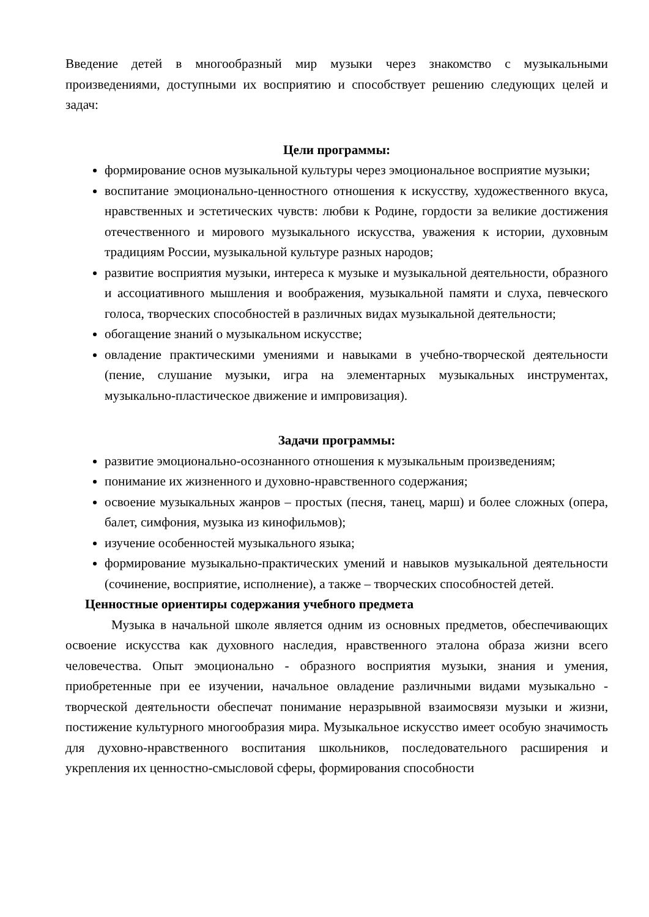Введение детей в многообразный мир музыки через знакомство с музыкальными произведениями, доступными их восприятию и способствует решению следующих целей и задач:
Цели программы:
формирование основ музыкальной культуры через эмоциональное восприятие музыки;
воспитание эмоционально-ценностного отношения к искусству, художественного вкуса, нравственных и эстетических чувств: любви к Родине, гордости за великие достижения отечественного и мирового музыкального искусства, уважения к истории, духовным традициям России, музыкальной культуре разных народов;
развитие восприятия музыки, интереса к музыке и музыкальной деятельности, образного и ассоциативного мышления и воображения, музыкальной памяти и слуха, певческого голоса, творческих способностей в различных видах музыкальной деятельности;
обогащение знаний о музыкальном искусстве;
овладение практическими умениями и навыками в учебно-творческой деятельности (пение, слушание музыки, игра на элементарных музыкальных инструментах, музыкально-пластическое движение и импровизация).
Задачи программы:
развитие эмоционально-осознанного отношения к музыкальным произведениям;
понимание их жизненного и духовно-нравственного содержания;
освоение музыкальных жанров – простых (песня, танец, марш) и более сложных (опера, балет, симфония, музыка из кинофильмов);
изучение особенностей музыкального языка;
формирование музыкально-практических умений и навыков музыкальной деятельности (сочинение, восприятие, исполнение), а также – творческих способностей детей.
Ценностные ориентиры содержания учебного предмета
Музыка в начальной школе является одним из основных предметов, обеспечивающих освоение искусства как духовного наследия, нравственного эталона образа жизни всего человечества. Опыт эмоционально - образного восприятия музыки, знания и умения, приобретенные при ее изучении, начальное овладение различными видами музыкально - творческой деятельности обеспечат понимание неразрывной взаимосвязи музыки и жизни, постижение культурного многообразия мира. Музыкальное искусство имеет особую значимость для духовно-нравственного воспитания школьников, последовательного расширения и укрепления их ценностно-смысловой сферы, формирования способности